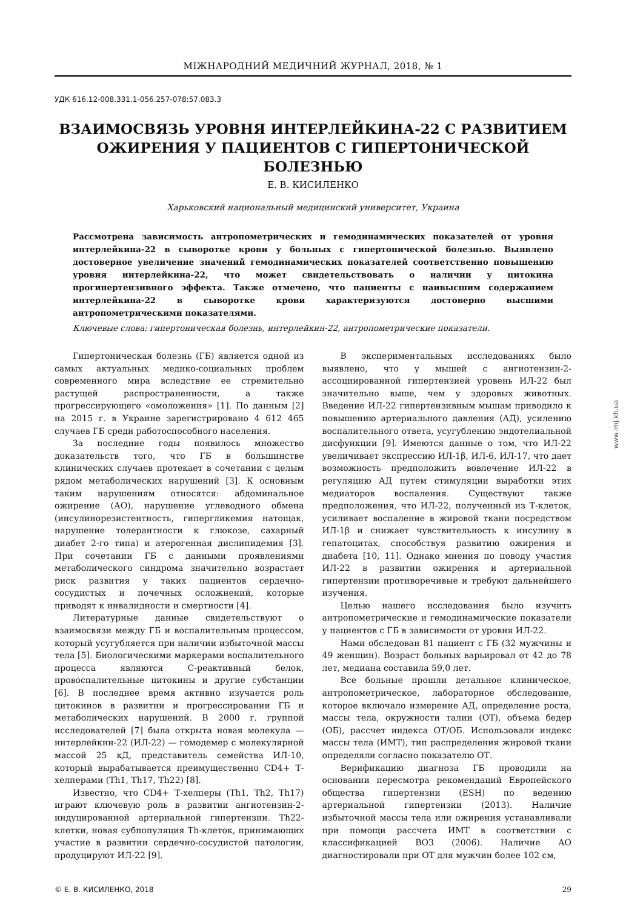МІЖНАРОДНИЙ МЕДИЧНИЙ ЖУРНАЛ, 2018, № 1
УДК 616.12-008.331.1-056.257-078:57.083.3
ВЗАИМОСВЯЗЬ УРОВНЯ ИНТЕРЛЕЙКИНА-22 С РАЗВИТИЕМ ОЖИРЕНИЯ У ПАЦИЕНТОВ С ГИПЕРТОНИЧЕСКОЙ БОЛЕЗНЬЮ
Е. В. КИСИЛЕНКО
Харьковский национальный медицинский университет, Украина
Рассмотрена зависимость антропометрических и гемодинамических показателей от уровня интерлейкина-22 в сыворотке крови у больных с гипертонической болезнью. Выявлено достоверное увеличение значений гемодинамических показателей соответственно повышению уровня интерлейкина-22, что может свидетельствовать о наличии у цитокина прогипертензивного эффекта. Также отмечено, что пациенты с наивысшим содержанием интерлейкина-22 в сыворотке крови характеризуются достоверно высшими антропометрическими показателями.
Ключевые слова: гипертоническая болезнь, интерлейкин-22, антропометрические показатели.
Гипертоническая болезнь (ГБ) является одной из самых актуальных медико-социальных проблем современного мира вследствие ее стремительно растущей распространенности, а также прогрессирующего «омоложения» [1]. По данным [2] на 2015 г. в Украине зарегистрировано 4 612 465 случаев ГБ среди работоспособного населения.
За последние годы появилось множество доказательств того, что ГБ в большинстве клинических случаев протекает в сочетании с целым рядом метаболических нарушений [3]. К основным таким нарушениям относятся: абдоминальное ожирение (АО), нарушение углеводного обмена (инсулинорезистентность, гипергликемия натощак, нарушение толерантности к глюкозе, сахарный диабет 2-го типа) и атерогенная дислипидемия [3]. При сочетании ГБ с данными проявлениями метаболического синдрома значительно возрастает риск развития у таких пациентов сердечно-сосудистых и почечных осложнений, которые приводят к инвалидности и смертности [4].
Литературные данные свидетельствуют о взаимосвязи между ГБ и воспалительным процессом, который усугубляется при наличии избыточной массы тела [5]. Биологическими маркерами воспалительного процесса являются С-реактивный белок, провоспалительные цитокины и другие субстанции [6]. В последнее время активно изучается роль цитокинов в развитии и прогрессировании ГБ и метаболических нарушений. В 2000 г. группой исследователей [7] была открыта новая молекула — интерлейкин-22 (ИЛ-22) — гомодемер с молекулярной массой 25 кД, представитель семейства ИЛ-10, который вырабатывается преимущественно CD4+ Т-хелперами (Th1, Th17, Th22) [8].
Известно, что CD4+ Т-хелперы (Th1, Th2, Th17) играют ключевую роль в развитии ангиотензин-2-индуцированной артериальной гипертензии. Th22-клетки, новая субпопуляция Th-клеток, принимающих участие в развитии сердечно-сосудистой патологии, продуцируют ИЛ-22 [9].
В экспериментальных исследованиях было выявлено, что у мышей с ангиотензин-2-ассоциированной гипертензией уровень ИЛ-22 был значительно выше, чем у здоровых животных. Введение ИЛ-22 гипертензивным мышам приводило к повышению артериального давления (АД), усилению воспалительного ответа, усугублению эндотелиальной дисфункции [9]. Имеются данные о том, что ИЛ-22 увеличивает экспрессию ИЛ-1β, ИЛ-6, ИЛ-17, что дает возможность предположить вовлечение ИЛ-22 в регуляцию АД путем стимуляции выработки этих медиаторов воспаления. Существуют также предположения, что ИЛ-22, полученный из Т-клеток, усиливает воспаление в жировой ткани посредством ИЛ-1β и снижает чувствительность к инсулину в гепатоцитах, способствуя развитию ожирения и диабета [10, 11]. Однако мнения по поводу участия ИЛ-22 в развитии ожирения и артериальной гипертензии противоречивые и требуют дальнейшего изучения.
Целью нашего исследования было изучить антропометрические и гемодинамические показатели у пациентов с ГБ в зависимости от уровня ИЛ-22.
Нами обследован 81 пациент с ГБ (32 мужчины и 49 женщин). Возраст больных варьировал от 42 до 78 лет, медиана составила 59,0 лет.
Все больные прошли детальное клиническое, антропометрическое, лабораторное обследование, которое включало измерение АД, определение роста, массы тела, окружности талии (ОТ), объема бедер (ОБ), рассчет индекса ОТ/ОБ. Использовали индекс массы тела (ИМТ), тип распределения жировой ткани определяли согласно показателю ОТ.
Верификацию диагноза ГБ проводили на основании пересмотра рекомендаций Европейского общества гипертензии (ESH) по ведению артериальной гипертензии (2013). Наличие избыточной массы тела или ожирения устанавливали при помощи рассчета ИМТ в соответствии с классификацией ВОЗ (2006). Наличие АО диагностировали при ОТ для мужчин более 102 см,
© Е. В. КИСИЛЕНКО, 2018 29
www.imj.kh.ua